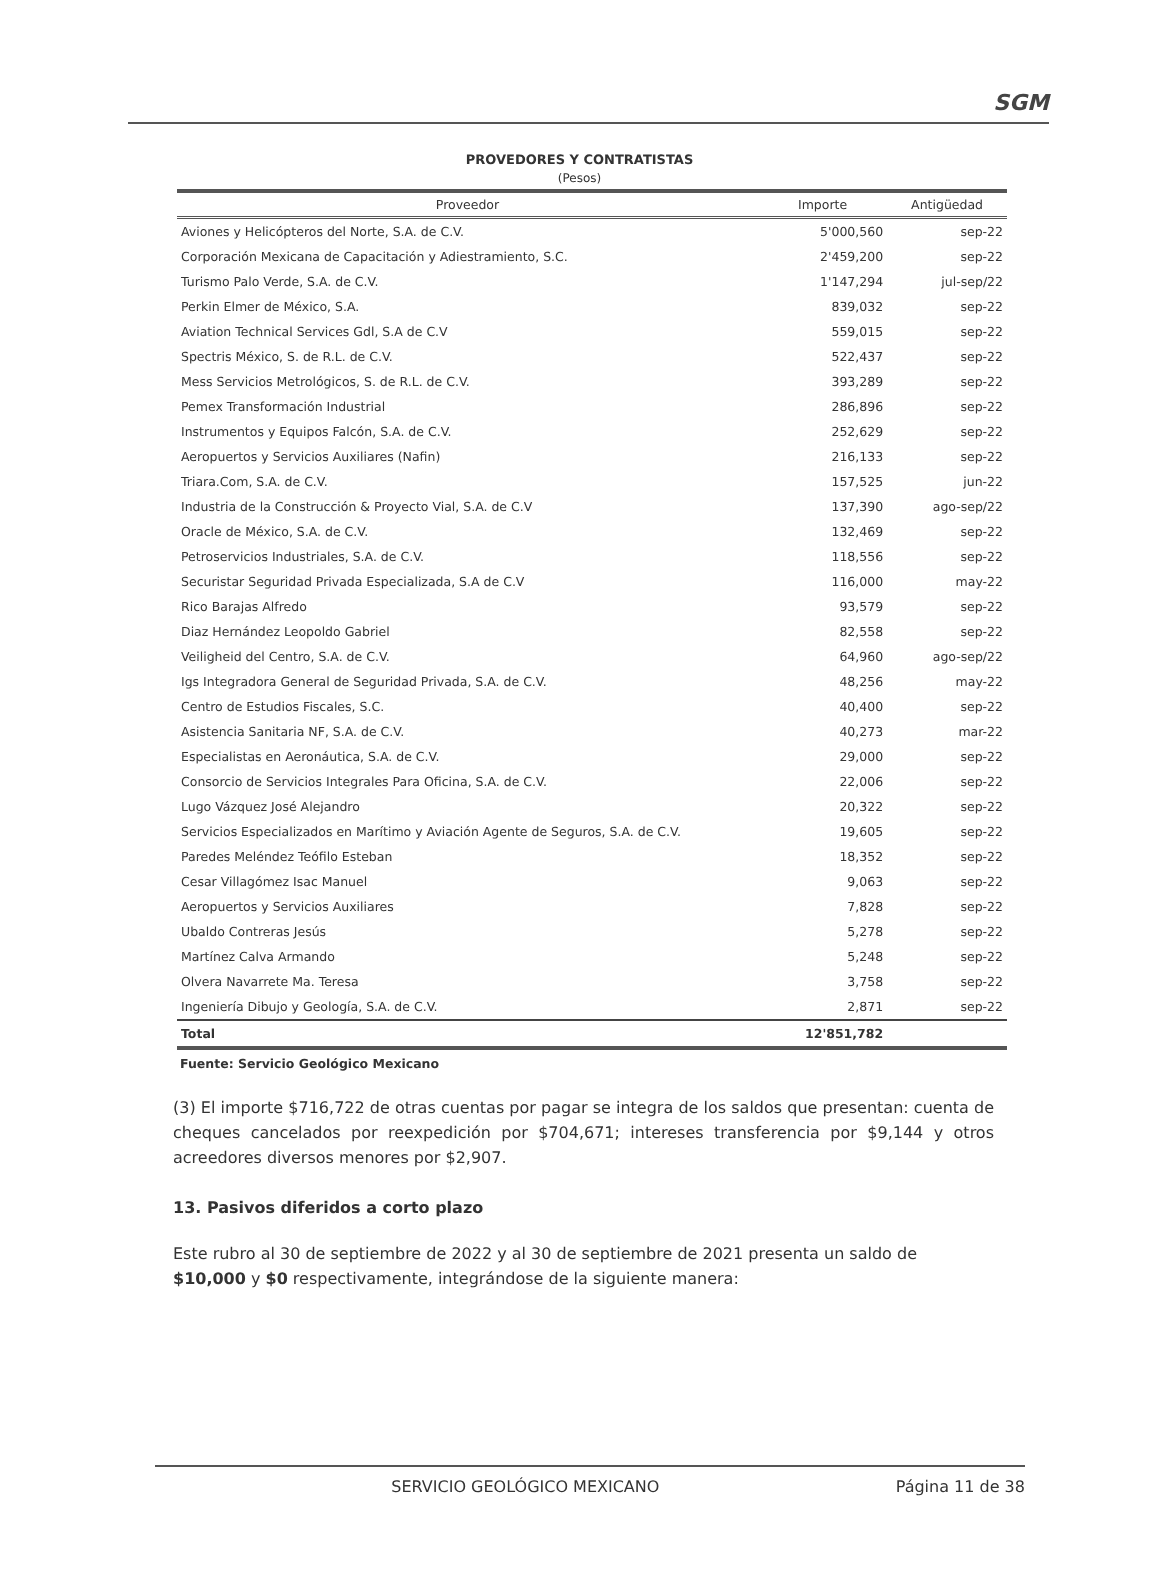SGM
PROVEDORES Y CONTRATISTAS
(Pesos)
| Proveedor | Importe | Antigüedad |
| --- | --- | --- |
| Aviones y Helicópteros del Norte, S.A. de C.V. | 5'000,560 | sep-22 |
| Corporación Mexicana de Capacitación y Adiestramiento, S.C. | 2'459,200 | sep-22 |
| Turismo Palo Verde, S.A. de C.V. | 1'147,294 | jul-sep/22 |
| Perkin Elmer de México, S.A. | 839,032 | sep-22 |
| Aviation Technical Services Gdl, S.A de C.V | 559,015 | sep-22 |
| Spectris México, S. de R.L. de C.V. | 522,437 | sep-22 |
| Mess Servicios Metrológicos, S. de R.L. de C.V. | 393,289 | sep-22 |
| Pemex Transformación Industrial | 286,896 | sep-22 |
| Instrumentos y Equipos Falcón, S.A. de C.V. | 252,629 | sep-22 |
| Aeropuertos y Servicios Auxiliares (Nafin) | 216,133 | sep-22 |
| Triara.Com, S.A. de C.V. | 157,525 | jun-22 |
| Industria de la Construcción & Proyecto Vial, S.A. de C.V | 137,390 | ago-sep/22 |
| Oracle de México, S.A. de C.V. | 132,469 | sep-22 |
| Petroservicios Industriales, S.A. de C.V. | 118,556 | sep-22 |
| Securistar Seguridad Privada Especializada, S.A de C.V | 116,000 | may-22 |
| Rico Barajas Alfredo | 93,579 | sep-22 |
| Diaz Hernández Leopoldo Gabriel | 82,558 | sep-22 |
| Veiligheid del Centro, S.A. de C.V. | 64,960 | ago-sep/22 |
| Igs Integradora General de Seguridad Privada, S.A. de C.V. | 48,256 | may-22 |
| Centro de Estudios Fiscales, S.C. | 40,400 | sep-22 |
| Asistencia Sanitaria NF, S.A. de C.V. | 40,273 | mar-22 |
| Especialistas en Aeronáutica, S.A. de C.V. | 29,000 | sep-22 |
| Consorcio de Servicios Integrales Para Oficina, S.A. de C.V. | 22,006 | sep-22 |
| Lugo Vázquez José Alejandro | 20,322 | sep-22 |
| Servicios Especializados en Marítimo y Aviación Agente de Seguros, S.A. de C.V. | 19,605 | sep-22 |
| Paredes Meléndez Teófilo Esteban | 18,352 | sep-22 |
| Cesar Villagómez Isac Manuel | 9,063 | sep-22 |
| Aeropuertos y Servicios Auxiliares | 7,828 | sep-22 |
| Ubaldo Contreras Jesús | 5,278 | sep-22 |
| Martínez Calva Armando | 5,248 | sep-22 |
| Olvera Navarrete Ma. Teresa | 3,758 | sep-22 |
| Ingeniería Dibujo y Geología, S.A. de C.V. | 2,871 | sep-22 |
| Total | 12'851,782 | |
Fuente: Servicio Geológico Mexicano
(3) El importe $716,722 de otras cuentas por pagar se integra de los saldos que presentan: cuenta de cheques cancelados por reexpedición por $704,671; intereses transferencia por $9,144 y otros acreedores diversos menores por $2,907.
13. Pasivos diferidos a corto plazo
Este rubro al 30 de septiembre de 2022 y al 30 de septiembre de 2021 presenta un saldo de $10,000 y $0 respectivamente, integrándose de la siguiente manera:
SERVICIO GEOLÓGICO MEXICANO Página 11 de 38